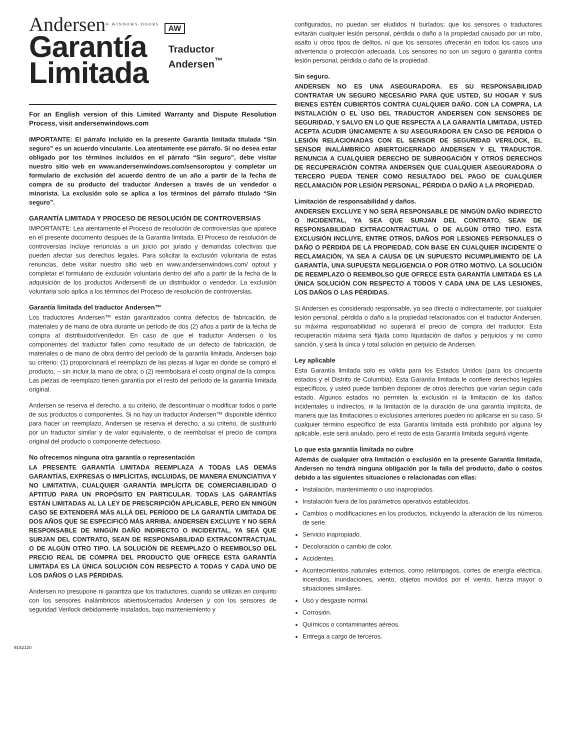Andersen® WINDOWS·DOORS AW
Garantía
Limitada
Traductor
Andersen<sup>™</sup>
For an English version of this Limited Warranty and Dispute Resolution Process, visit andersenwindows.com
IMPORTANTE: El párrafo incluido en la presente Garantía limitada titulada “Sin seguro” es un acuerdo vinculante. Lea atentamente ese párrafo. Si no desea estar obligado por los términos incluidos en el párrafo “Sin seguro”, debe visitar nuestro sitio web en www.andersenwindows.com/sensoroptou y completar un formulario de exclusión del acuerdo dentro de un año a partir de la fecha de compra de su producto del traductor Andersen a través de un vendedor o minorista. La exclusión solo se aplica a los términos del párrafo titulado “Sin seguro”.
GARANTÍA LIMITADA Y PROCESO DE RESOLUCIÓN DE CONTROVERSIAS
IMPORTANTE: Lea atentamente el Proceso de resolución de controversias que aparece en el presente documento después de la Garantía limitada. El Proceso de resolución de controversias incluye renuncias a un juicio por jurado y demandas colectivas que pueden afectar sus derechos legales. Para solicitar la exclusión voluntaria de estas renuncias, debe visitar nuestro sitio web en www.andersenwindows.com/ optout y completar el formulario de exclusión voluntaria dentro del año a partir de la fecha de la adquisición de los productos Andersen® de un distribuidor o vendedor. La exclusión voluntaria solo aplica a los términos del Proceso de resolución de controversias.
Garantía limitada del traductor Andersen™
Los traductores Andersen™ están garantizados contra defectos de fabricación, de materiales y de mano de obra durante un período de dos (2) años a partir de la fecha de compra al distribuidor/vendedor. En caso de que el traductor Andersen o los componentes del traductor fallen como resultado de un defecto de fabricación, de materiales o de mano de obra dentro del período de la garantía limitada, Andersen bajo su criterio: (1) proporcionará el reemplazo de las piezas al lugar en donde se compró el producto, – sin incluir la mano de obra; o (2) reembolsará el costo original de la compra. Las piezas de reemplazo tienen garantía por el resto del período de la garantía limitada original.
Andersen se reserva el derecho, a su criterio, de descontinuar o modificar todos o parte de sus productos o componentes. Si no hay un traductor Andersen™ disponible idéntico para hacer un reemplazo, Andersen se reserva el derecho, a su criterio, de sustituirlo por un traductor similar y de valor equivalente, o de reembolsar el precio de compra original del producto o componente defectuoso.
No ofrecemos ninguna otra garantía o representación
LA PRESENTE GARANTÍA LIMITADA REEMPLAZA A TODAS LAS DEMÁS GARANTÍAS, EXPRESAS O IMPLÍCITAS, INCLUIDAS, DE MANERA ENUNCIATIVA Y NO LIMITATIVA, CUALQUIER GARANTÍA IMPLÍCITA DE COMERCIABILIDAD O APTITUD PARA UN PROPÓSITO EN PARTICULAR. TODAS LAS GARANTÍAS ESTÁN LIMITADAS AL LA LEY DE PRESCRIPCIÓN APLICABLE, PERO EN NINGÚN CASO SE EXTENDERÁ MÁS ALLÁ DEL PERÍODO DE LA GARANTÍA LIMITADA DE DOS AÑOS QUE SE ESPECIFICÓ MÁS ARRIBA. ANDERSEN EXCLUYE Y NO SERÁ RESPONSABLE DE NINGÚN DAÑO INDIRECTO O INCIDENTAL, YA SEA QUE SURJAN DEL CONTRATO, SEAN DE RESPONSABILIDAD EXTRACONTRACTUAL O DE ALGÚN OTRO TIPO. LA SOLUCIÓN DE REEMPLAZO O REEMBOLSO DEL PRECIO REAL DE COMPRA DEL PRODUCTO QUE OFRECE ESTA GARANTÍA LIMITADA ES LA ÚNICA SOLUCIÓN CON RESPECTO A TODAS Y CADA UNO DE LOS DAÑOS O LAS PÉRDIDAS.
Andersen no presupone ni garantiza que los traductores, cuando se utilizan en conjunto con los sensores inalámbricos abiertos/cerrados Andersen y con los sensores de seguridad Verilock debidamente instalados, bajo manteniemiento y
configurados, no puedan ser eludidos ni burlados; que los sensores o traductores evitarán cualquier lesión personal, pérdida o daño a la propiedad causado por un robo, asalto u otros tipos de delitos, ni que los sensores ofrecerán en todos los casos una advertencia o protección adecuada. Los sensores no son un seguro o garantía contra lesión personal, pérdida o daño de la propiedad.
Sin seguro.
ANDERSEN NO ES UNA ASEGURADORA. ES SU RESPONSABILIDAD CONTRATAR UN SEGURO NECESARIO PARA QUE USTED, SU HOGAR Y SUS BIENES ESTÉN CUBIERTOS CONTRA CUALQUIER DAÑO. CON LA COMPRA, LA INSTALACIÓN O EL USO DEL TRADUCTOR ANDERSEN CON SENSORES DE SEGURIDAD, Y SALVO EN LO QUE RESPECTA A LA GARANTÍA LIMITADA, USTED ACEPTA ACUDIR ÚNICAMENTE A SU ASEGURADORA EN CASO DE PÉRDIDA O LESIÓN RELACIONADAS CON EL SENSOR DE SEGURIDAD VERILOCK, EL SENSOR INALÁMBRICO ABIERTO/CERRADO ANDERSEN Y EL TRADUCTOR. RENUNCIA A CUALQUIER DERECHO DE SUBROGACIÓN Y OTROS DERECHOS DE RECUPERACIÓN CONTRA ANDERSEN QUE CUALQUIER ASEGURADORA O TERCERO PUEDA TENER COMO RESULTADO DEL PAGO DE CUALQUIER RECLAMACIÓN POR LESIÓN PERSONAL, PÉRDIDA O DAÑO A LA PROPIEDAD.
Limitación de responsabilidad y daños.
ANDERSEN EXCLUYE Y NO SERÁ RESPONSABLE DE NINGÚN DAÑO INDIRECTO O INCIDENTAL, YA SEA QUE SURJAN DEL CONTRATO, SEAN DE RESPONSABILIDAD EXTRACONTRACTUAL O DE ALGÚN OTRO TIPO. ESTA EXCLUSIÓN INCLUYE, ENTRE OTROS, DAÑOS POR LESIONES PERSONALES O DAÑO O PÉRDIDA DE LA PROPIEDAD, CON BASE EN CUALQUIER INCIDENTE O RECLAMACIÓN, YA SEA A CAUSA DE UN SUPUESTO INCUMPLIMIENTO DE LA GARANTÍA, UNA SUPUESTA NEGLIGENCIA O POR OTRO MOTIVO. LA SOLUCIÓN DE REEMPLAZO O REEMBOLSO QUE OFRECE ESTA GARANTÍA LIMITADA ES LA ÚNICA SOLUCIÓN CON RESPECTO A TODOS Y CADA UNA DE LAS LESIONES, LOS DAÑOS O LAS PÉRDIDAS.
Si Andersen es considerado responsable, ya sea directa o indirectamente, por cualquier lesión personal, pérdida o daño a la propiedad relacionados con el traductor Andersen, su máxima responsabilidad no superará el precio de compra del traductor. Esta recuperación máxima será fijada como liquidación de daños y perjuicios y no como sanción, y será la única y total solución en perjuicio de Andersen.
Ley aplicable
Esta Garantía limitada solo es válida para los Estados Unidos (para los cincuenta estados y el Distrito de Columbia). Esta Garantía limitada le confiere derechos legales específicos, y usted puede también disponer de otros derechos que varían según cada estado. Algunos estados no permiten la exclusión ni la limitación de los daños incidentales o indirectos, ni la limitación de la duración de una garantía implícita, de manera que las limitaciones o exclusiones anteriores pueden no aplicarse en su caso. Si cualquier término específico de esta Garantía limitada está prohibido por alguna ley aplicable, este será anulado, pero el resto de esta Garantía limitada seguirá vigente.
Lo que esta garantía limitada no cubre
Además de cualquier otra limitación o exclusión en la presente Garantía limitada, Andersen no tendrá ninguna obligación por la falla del producto, daño o costos debido a las siguientes situaciones o relacionadas con ellas:
Instalación, mantenimiento o uso inapropiados.
Instalación fuera de los parámetros operativos establecidos.
Cambios o modificaciones en los productos, incluyendo la alteración de los números de serie.
Servicio inapropiado.
Decoloración o cambio de color.
Accidentes.
Acontecimientos naturales externos, como relámpagos, cortes de energía eléctrica, incendios, inundaciones, viento, objetos movidos por el viento, fuerza mayor o situaciones similares.
Uso y desgaste normal.
Corrosión.
Químicos o contaminantes aéreos.
Entrega a cargo de terceros.
9152120